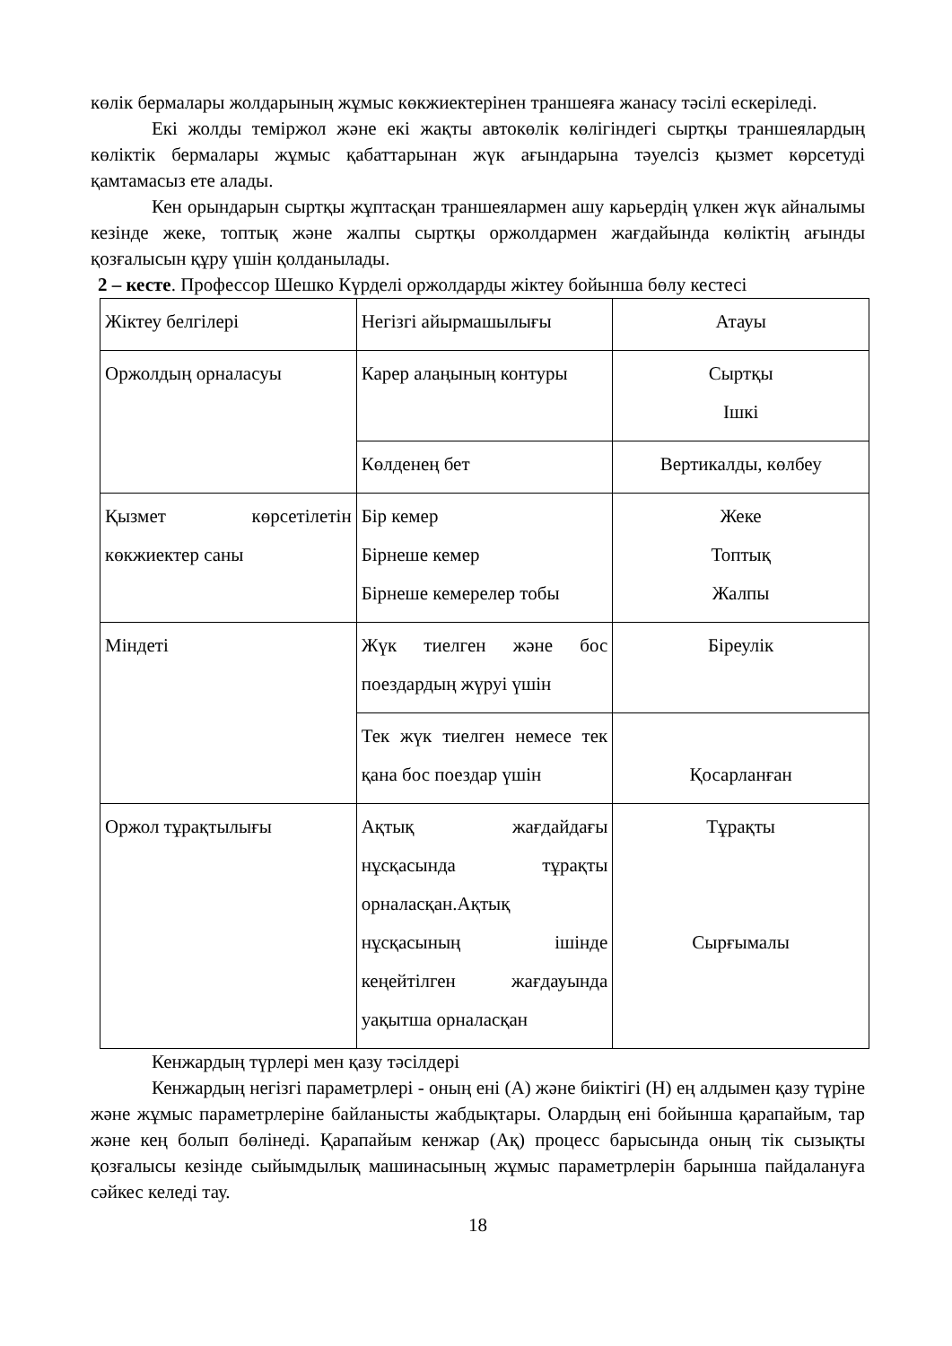көлік бермалары жолдарының жұмыс көкжиектерінен траншеяға жанасу тәсілі ескеріледі.
Екі жолды теміржол және екі жақты автокөлік көлігіндегі сыртқы траншеялардың көліктік бермалары жұмыс қабаттарынан жүк ағындарына тәуелсіз қызмет көрсетуді қамтамасыз ете алады.
Кен орындарын сыртқы жұптасқан траншеялармен ашу карьердің үлкен жүк айналымы кезінде жеке, топтық және жалпы сыртқы оржолдармен жағдайында көліктің ағынды қозғалысын құру үшін қолданылады.
2 – кесте. Профессор Шешко Күрделі оржолдарды жіктеу бойынша бөлу кестесі
| Жіктеу белгілері | Негізгі айырмашылығы | Атауы |
| Оржолдың орналасуы | Карер алаңының контуры | Сыртқы Ішкі |
| | Көлденең бет | Вертикалды, көлбеу |
| Қызмет көрсетілетін көкжиектер саны | Бір кемер Бірнеше кемер Бірнеше кемерелер тобы | Жеке Топтық Жалпы |
| Міндеті | Жүк тиелген және бос поездардың жүруі үшін | Біреулік |
| | Тек жүк тиелген немесе тек қана бос поездар үшін | Қосарланған |
| Оржол тұрақтылығы | Ақтық жағдайдағы нұсқасында тұрақты орналасқан.Ақтық нұсқасының ішінде кеңейтілген жағдауында уақытша орналасқан | Тұрақты Сырғымалы |
Кенжардың түрлері мен қазу тәсілдері
Кенжардың негізгі параметрлері - оның ені (А) және биіктігі (Н) ең алдымен қазу түріне және жұмыс параметрлеріне байланысты жабдықтары. Олардың ені бойынша қарапайым, тар және кең болып бөлінеді. Қарапайым кенжар (Ақ) процесс барысында оның тік сызықты қозғалысы кезінде сыйымдылық машинасының жұмыс параметрлерін барынша пайдалануға сәйкес келеді тау.
18